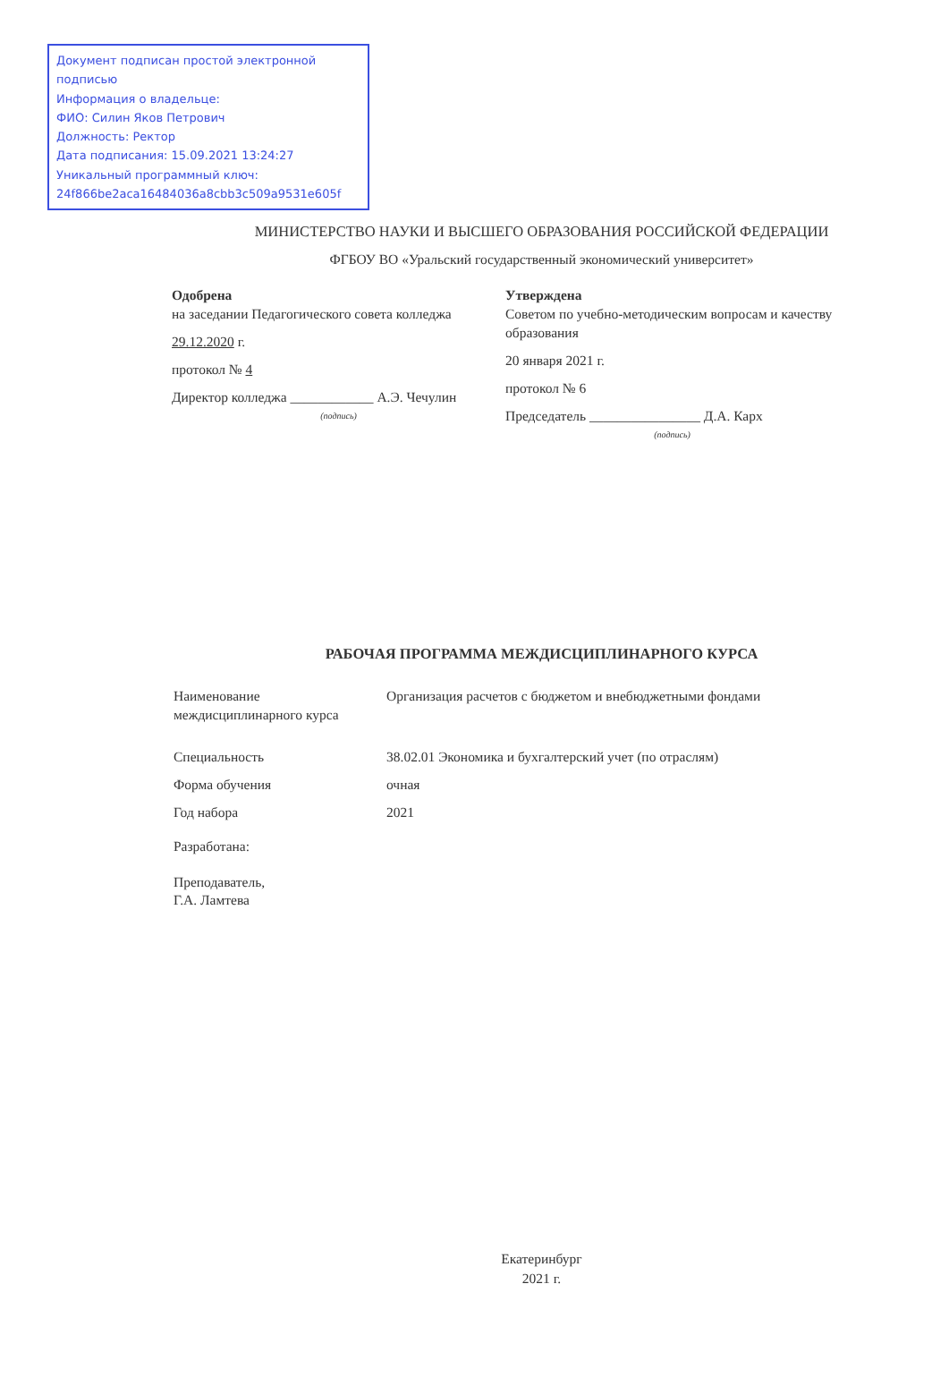Документ подписан простой электронной подписью
Информация о владельце:
ФИО: Силин Яков Петрович
Должность: Ректор
Дата подписания: 15.09.2021 13:24:27
Уникальный программный ключ:
24f866be2aca16484036a8cbb3c509a9531e605f
МИНИСТЕРСТВО НАУКИ И ВЫСШЕГО ОБРАЗОВАНИЯ РОССИЙСКОЙ ФЕДЕРАЦИИ
ФГБОУ ВО «Уральский государственный экономический университет»
Одобрена
на заседании Педагогического совета колледжа
29.12.2020 г.
протокол № 4
Директор колледжа ____________ А.Э. Чечулин
(подпись)
Утверждена
Советом по учебно-методическим вопросам и качеству образования
20 января 2021 г.
протокол № 6
Председатель ________________ Д.А. Карх
(подпись)
РАБОЧАЯ ПРОГРАММА МЕЖДИСЦИПЛИНАРНОГО КУРСА
| Наименование междисциплинарного курса | Организация расчетов с бюджетом и внебюджетными фондами |
| Специальность | 38.02.01 Экономика и бухгалтерский учет (по отраслям) |
| Форма обучения | очная |
| Год набора | 2021 |
Разработана:
Преподаватель,
Г.А. Ламтева
Екатеринбург
2021 г.